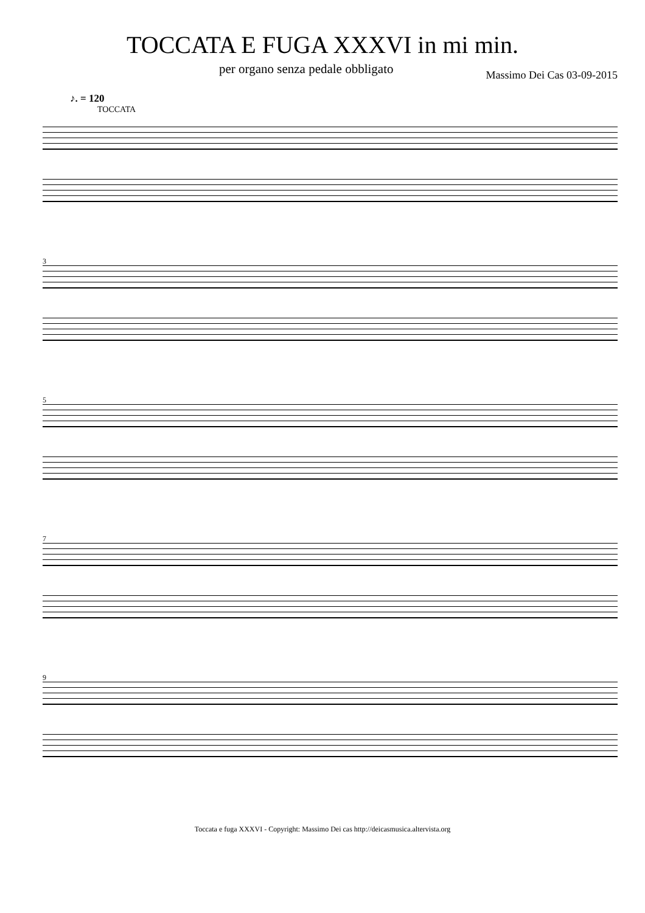TOCCATA E FUGA XXXVI in mi min.
per organo senza pedale obbligato Massimo Dei Cas 03-09-2015
♪. = 120
TOCCATA
3
5
7
9
Toccata e fuga XXXVI - Copyright: Massimo Dei cas http://deicasmusica.altervista.org